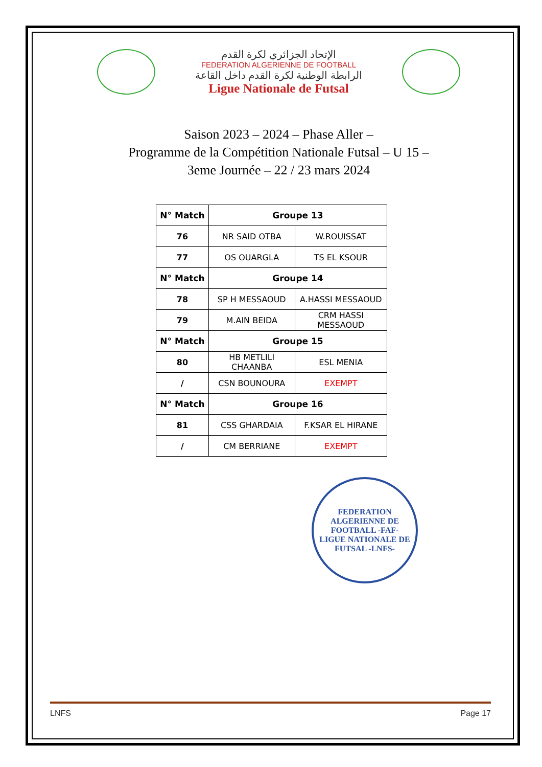الإتحاد الجزائري لكرة القدم
FEDERATION ALGERIENNE DE FOOTBALL
الرابطة الوطنية لكرة القدم داخل القاعة
Ligue Nationale de Futsal
Saison 2023 – 2024 – Phase Aller –
Programme de la Compétition Nationale Futsal – U 15 –
3eme Journée – 22 / 23 mars 2024
| N° Match | Groupe 13 | |
| --- | --- | --- |
| 76 | NR SAID OTBA | W.ROUISSAT |
| 77 | OS OUARGLA | TS EL KSOUR |
| N° Match | Groupe 14 | |
| 78 | SP H MESSAOUD | A.HASSI MESSAOUD |
| 79 | M.AIN BEIDA | CRM HASSI MESSAOUD |
| N° Match | Groupe 15 | |
| 80 | HB METLILI CHAANBA | ESL MENIA |
| / | CSN BOUNOURA | EXEMPT |
| N° Match | Groupe 16 | |
| 81 | CSS GHARDAIA | F.KSAR EL HIRANE |
| / | CM BERRIANE | EXEMPT |
FEDERATION ALGERIENNE DE FOOTBALL -FAF-
LIGUE NATIONALE DE FUTSAL -LNFS-
LNFS Page 17